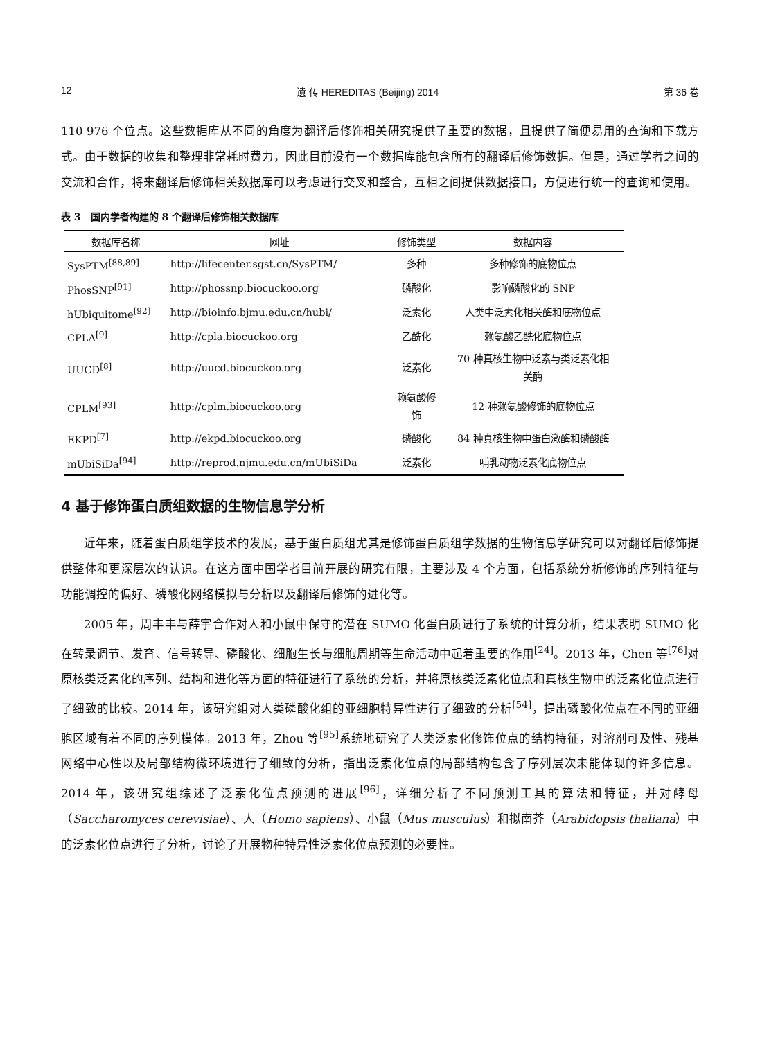12 遺 传 HEREDITAS (Beijing) 2014 第 36 卷
110 976 个位点。这些数据库从不同的角度为翻译后修饰相关研究提供了重要的数据，且提供了简便易用的查询和下载方式。由于数据的收集和整理非常耗时费力，因此目前没有一个数据库能包含所有的翻译后修饰数据。但是，通过学者之间的交流和合作，将来翻译后修饰相关数据库可以考虑进行交叉和整合，互相之间提供数据接口，方便进行统一的查询和使用。
表 3　国内学者构建的 8 个翻译后修饰相关数据库
| 数据库名称 | 网址 | 修饰类型 | 数据内容 |
| --- | --- | --- | --- |
| SysPTM<sup>[88,89]</sup> | http://lifecenter.sgst.cn/SysPTM/ | 多种 | 多种修饰的底物位点 |
| PhosSNP<sup>[91]</sup> | http://phossnp.biocuckoo.org | 磷酸化 | 影响磷酸化的 SNP |
| hUbiquitome<sup>[92]</sup> | http://bioinfo.bjmu.edu.cn/hubi/ | 泛素化 | 人类中泛素化相关酶和底物位点 |
| CPLA<sup>[9]</sup> | http://cpla.biocuckoo.org | 乙酰化 | 赖氨酸乙酰化底物位点 |
| UUCD<sup>[8]</sup> | http://uucd.biocuckoo.org | 泛素化 | 70 种真核生物中泛素与类泛素化相 关酶 |
| CPLM<sup>[93]</sup> | http://cplm.biocuckoo.org | 赖氨酸修 饰 | 12 种赖氨酸修饰的底物位点 |
| EKPD<sup>[7]</sup> | http://ekpd.biocuckoo.org | 磷酸化 | 84 种真核生物中蛋白激酶和磷酸酶 |
| mUbiSiDa<sup>[94]</sup> | http://reprod.njmu.edu.cn/mUbiSiDa | 泛素化 | 哺乳动物泛素化底物位点 |
4 基于修饰蛋白质组数据的生物信息学分析
近年来，随着蛋白质组学技术的发展，基于蛋白质组尤其是修饰蛋白质组学数据的生物信息学研究可以对翻译后修饰提供整体和更深层次的认识。在这方面中国学者目前开展的研究有限，主要涉及 4 个方面，包括系统分析修饰的序列特征与功能调控的偏好、磷酸化网络模拟与分析以及翻译后修饰的进化等。
2005 年，周丰丰与薛宇合作对人和小鼠中保守的潜在 SUMO 化蛋白质进行了系统的计算分析，结果表明 SUMO 化在转录调节、发育、信号转导、磷酸化、细胞生长与细胞周期等生命活动中起着重要的作用<sup>[24]</sup>。2013 年，Chen 等<sup>[76]</sup>对原核类泛素化的序列、结构和进化等方面的特征进行了系统的分析，并将原核类泛素化位点和真核生物中的泛素化位点进行了细致的比较。2014 年，该研究组对人类磷酸化组的亚细胞特异性进行了细致的分析<sup>[54]</sup>，提出磷酸化位点在不同的亚细胞区域有着不同的序列模体。2013 年，Zhou 等<sup>[95]</sup>系统地研究了人类泛素化修饰位点的结构特征，对溶剂可及性、残基网络中心性以及局部结构微环境进行了细致的分析，指出泛素化位点的局部结构包含了序列层次未能体现的许多信息。2014 年，该研究组综述了泛素化位点预测的进展<sup>[96]</sup>，详细分析了不同预测工具的算法和特征，并对酵母（Saccharomyces cerevisiae）、人（Homo sapiens）、小鼠（Mus musculus）和拟南芥（Arabidopsis thaliana）中的泛素化位点进行了分析，讨论了开展物种特异性泛素化位点预测的必要性。